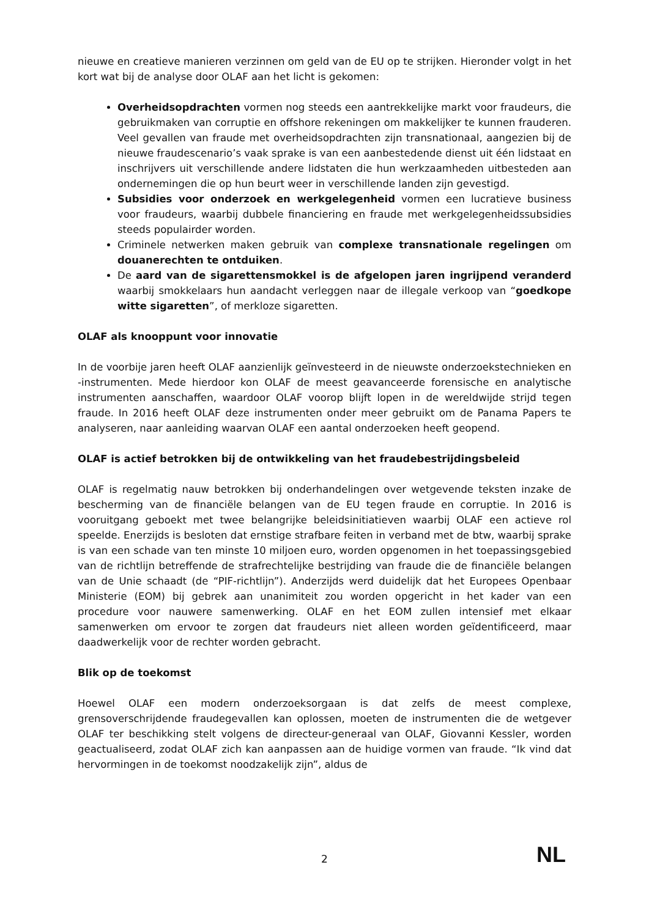nieuwe en creatieve manieren verzinnen om geld van de EU op te strijken. Hieronder volgt in het kort wat bij de analyse door OLAF aan het licht is gekomen:
Overheidsopdrachten vormen nog steeds een aantrekkelijke markt voor fraudeurs, die gebruikmaken van corruptie en offshore rekeningen om makkelijker te kunnen frauderen. Veel gevallen van fraude met overheidsopdrachten zijn transnationaal, aangezien bij de nieuwe fraudescenario’s vaak sprake is van een aanbestedende dienst uit één lidstaat en inschrijvers uit verschillende andere lidstaten die hun werkzaamheden uitbesteden aan ondernemingen die op hun beurt weer in verschillende landen zijn gevestigd.
Subsidies voor onderzoek en werkgelegenheid vormen een lucratieve business voor fraudeurs, waarbij dubbele financiering en fraude met werkgelegenheidssubsidies steeds populairder worden.
Criminele netwerken maken gebruik van complexe transnationale regelingen om douanerechten te ontduiken.
De aard van de sigarettensmokkel is de afgelopen jaren ingrijpend veranderd waarbij smokkelaars hun aandacht verleggen naar de illegale verkoop van “goedkope witte sigaretten”, of merkloze sigaretten.
OLAF als knooppunt voor innovatie
In de voorbije jaren heeft OLAF aanzienlijk geïnvesteerd in de nieuwste onderzoekstechnieken en -instrumenten. Mede hierdoor kon OLAF de meest geavanceerde forensische en analytische instrumenten aanschaffen, waardoor OLAF voorop blijft lopen in de wereldwijde strijd tegen fraude. In 2016 heeft OLAF deze instrumenten onder meer gebruikt om de Panama Papers te analyseren, naar aanleiding waarvan OLAF een aantal onderzoeken heeft geopend.
OLAF is actief betrokken bij de ontwikkeling van het fraudebestrijdingsbeleid
OLAF is regelmatig nauw betrokken bij onderhandelingen over wetgevende teksten inzake de bescherming van de financiële belangen van de EU tegen fraude en corruptie. In 2016 is vooruitgang geboekt met twee belangrijke beleidsinitiatieven waarbij OLAF een actieve rol speelde. Enerzijds is besloten dat ernstige strafbare feiten in verband met de btw, waarbij sprake is van een schade van ten minste 10 miljoen euro, worden opgenomen in het toepassingsgebied van de richtlijn betreffende de strafrechtelijke bestrijding van fraude die de financiële belangen van de Unie schaadt (de “PIF-richtlijn”). Anderzijds werd duidelijk dat het Europees Openbaar Ministerie (EOM) bij gebrek aan unanimiteit zou worden opgericht in het kader van een procedure voor nauwere samenwerking. OLAF en het EOM zullen intensief met elkaar samenwerken om ervoor te zorgen dat fraudeurs niet alleen worden geïdentificeerd, maar daadwerkelijk voor de rechter worden gebracht.
Blik op de toekomst
Hoewel OLAF een modern onderzoeksorgaan is dat zelfs de meest complexe, grensoverschrijdende fraudegevallen kan oplossen, moeten de instrumenten die de wetgever OLAF ter beschikking stelt volgens de directeur-generaal van OLAF, Giovanni Kessler, worden geactualiseerd, zodat OLAF zich kan aanpassen aan de huidige vormen van fraude. “Ik vind dat hervormingen in de toekomst noodzakelijk zijn”, aldus de
2 NL